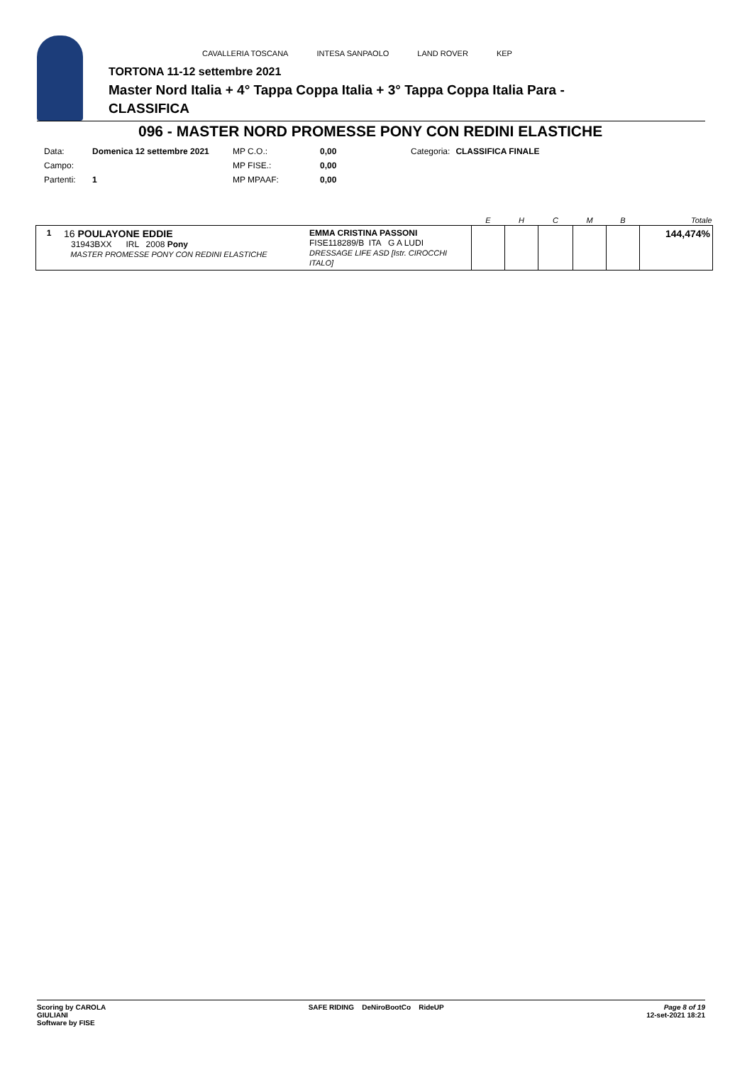CAVALLERIA TOSCANA INTESA SANPAOLO LAND ROVER KEP
TORTONA 11-12 settembre 2021
Master Nord Italia + 4° Tappa Coppa Italia + 3° Tappa Coppa Italia Para -
CLASSIFICA
096 - MASTER NORD PROMESSE PONY CON REDINI ELASTICHE
| Data: | Domenica 12 settembre 2021 | MP C.O.: | 0,00 | Categoria: | CLASSIFICA FINALE |
| Campo: | | MP FISE.: | 0,00 | | |
| Partenti: | 1 | MP MPAAF: | 0,00 | | |
| | | | E | H | C | M | B | Totale |
| --- | --- | --- | --- | --- | --- | --- | --- | --- |
| 1 | 16 POULAYONE EDDIE 31943BXX IRL 2008 Pony MASTER PROMESSE PONY CON REDINI ELASTICHE | EMMA CRISTINA PASSONI FISE118289/B ITA G A LUDI DRESSAGE LIFE ASD [Istr. CIROCCHI ITALO] | | | | | | 144,474% |
Scoring by CAROLA
GIULIANI
Software by FISE
SAFE RIDING DeNiroBootCo RideUP
Page 8 of 19
12-set-2021 18:21